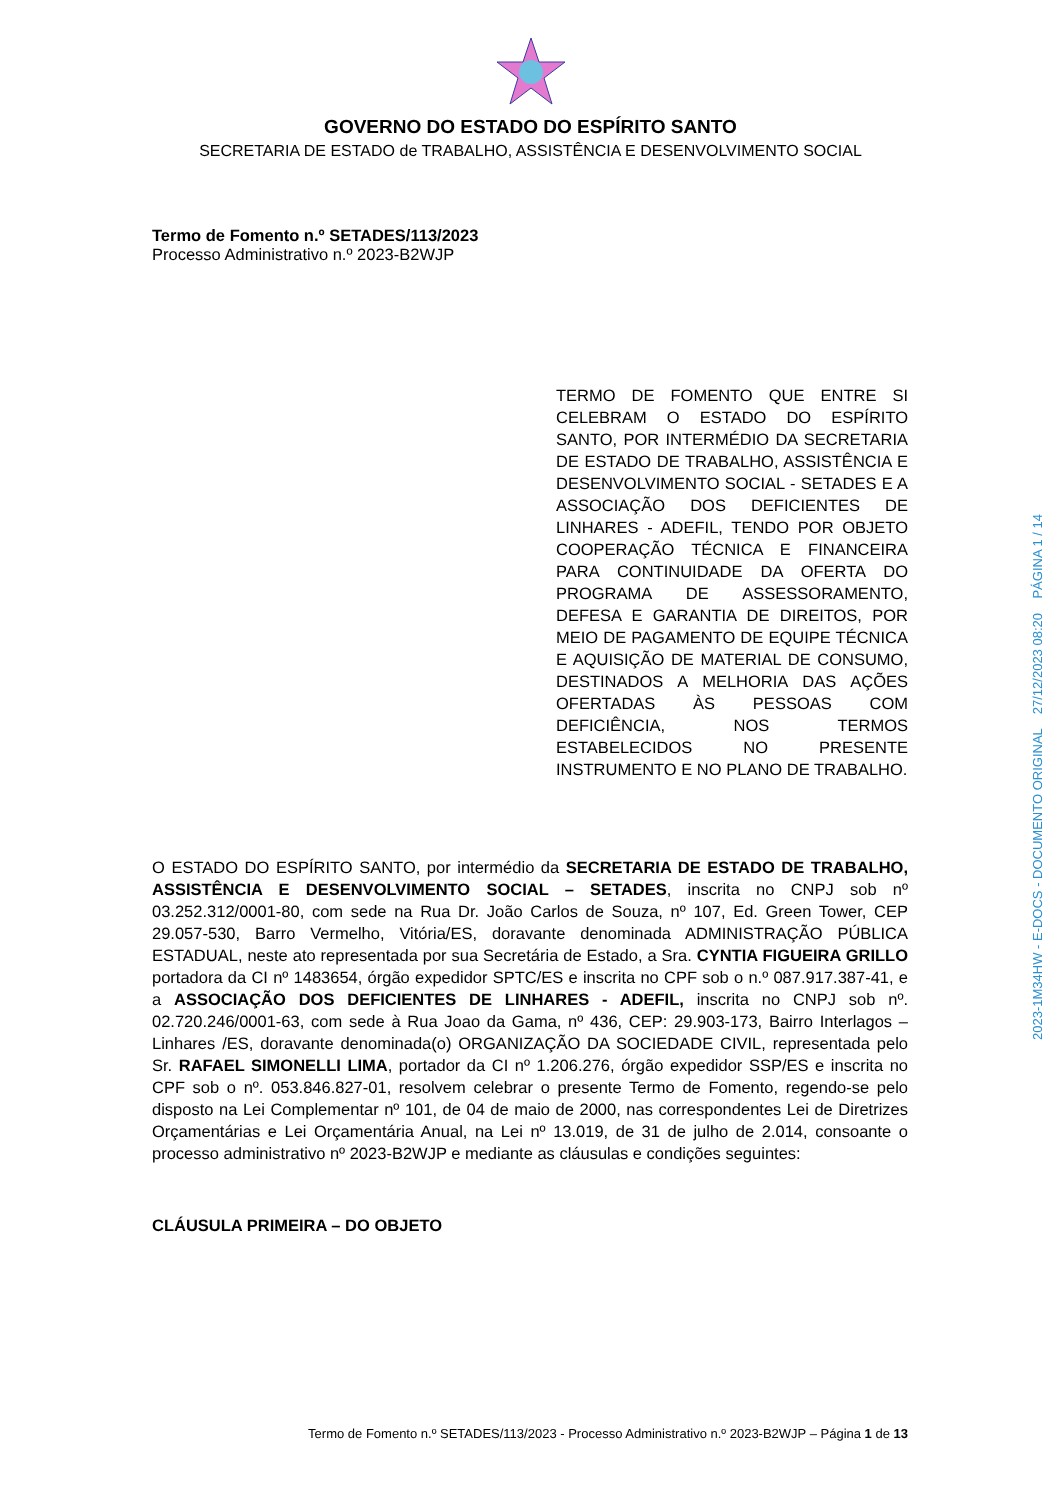GOVERNO DO ESTADO DO ESPÍRITO SANTO
SECRETARIA DE ESTADO de TRABALHO, ASSISTÊNCIA E DESENVOLVIMENTO SOCIAL
Termo de Fomento n.º SETADES/113/2023
Processo Administrativo n.º 2023-B2WJP
TERMO DE FOMENTO QUE ENTRE SI CELEBRAM O ESTADO DO ESPÍRITO SANTO, POR INTERMÉDIO DA SECRETARIA DE ESTADO DE TRABALHO, ASSISTÊNCIA E DESENVOLVIMENTO SOCIAL - SETADES E A ASSOCIAÇÃO DOS DEFICIENTES DE LINHARES - ADEFIL, TENDO POR OBJETO COOPERAÇÃO TÉCNICA E FINANCEIRA PARA CONTINUIDADE DA OFERTA DO PROGRAMA DE ASSESSORAMENTO, DEFESA E GARANTIA DE DIREITOS, POR MEIO DE PAGAMENTO DE EQUIPE TÉCNICA E AQUISIÇÃO DE MATERIAL DE CONSUMO, DESTINADOS A MELHORIA DAS AÇÕES OFERTADAS ÀS PESSOAS COM DEFICIÊNCIA, NOS TERMOS ESTABELECIDOS NO PRESENTE INSTRUMENTO E NO PLANO DE TRABALHO.
O ESTADO DO ESPÍRITO SANTO, por intermédio da SECRETARIA DE ESTADO DE TRABALHO, ASSISTÊNCIA E DESENVOLVIMENTO SOCIAL – SETADES, inscrita no CNPJ sob nº 03.252.312/0001-80, com sede na Rua Dr. João Carlos de Souza, nº 107, Ed. Green Tower, CEP 29.057-530, Barro Vermelho, Vitória/ES, doravante denominada ADMINISTRAÇÃO PÚBLICA ESTADUAL, neste ato representada por sua Secretária de Estado, a Sra. CYNTIA FIGUEIRA GRILLO portadora da CI nº 1483654, órgão expedidor SPTC/ES e inscrita no CPF sob o n.º 087.917.387-41, e a ASSOCIAÇÃO DOS DEFICIENTES DE LINHARES - ADEFIL, inscrita no CNPJ sob nº. 02.720.246/0001-63, com sede à Rua Joao da Gama, nº 436, CEP: 29.903-173, Bairro Interlagos – Linhares /ES, doravante denominada(o) ORGANIZAÇÃO DA SOCIEDADE CIVIL, representada pelo Sr. RAFAEL SIMONELLI LIMA, portador da CI nº 1.206.276, órgão expedidor SSP/ES e inscrita no CPF sob o nº. 053.846.827-01, resolvem celebrar o presente Termo de Fomento, regendo-se pelo disposto na Lei Complementar nº 101, de 04 de maio de 2000, nas correspondentes Lei de Diretrizes Orçamentárias e Lei Orçamentária Anual, na Lei nº 13.019, de 31 de julho de 2.014, consoante o processo administrativo nº 2023-B2WJP e mediante as cláusulas e condições seguintes:
CLÁUSULA PRIMEIRA – DO OBJETO
Termo de Fomento n.º SETADES/113/2023 - Processo Administrativo n.º 2023-B2WJP – Página 1 de 13
2023-1M34HW - E-DOCS - DOCUMENTO ORIGINAL 27/12/2023 08:20 PÁGINA 1 / 14